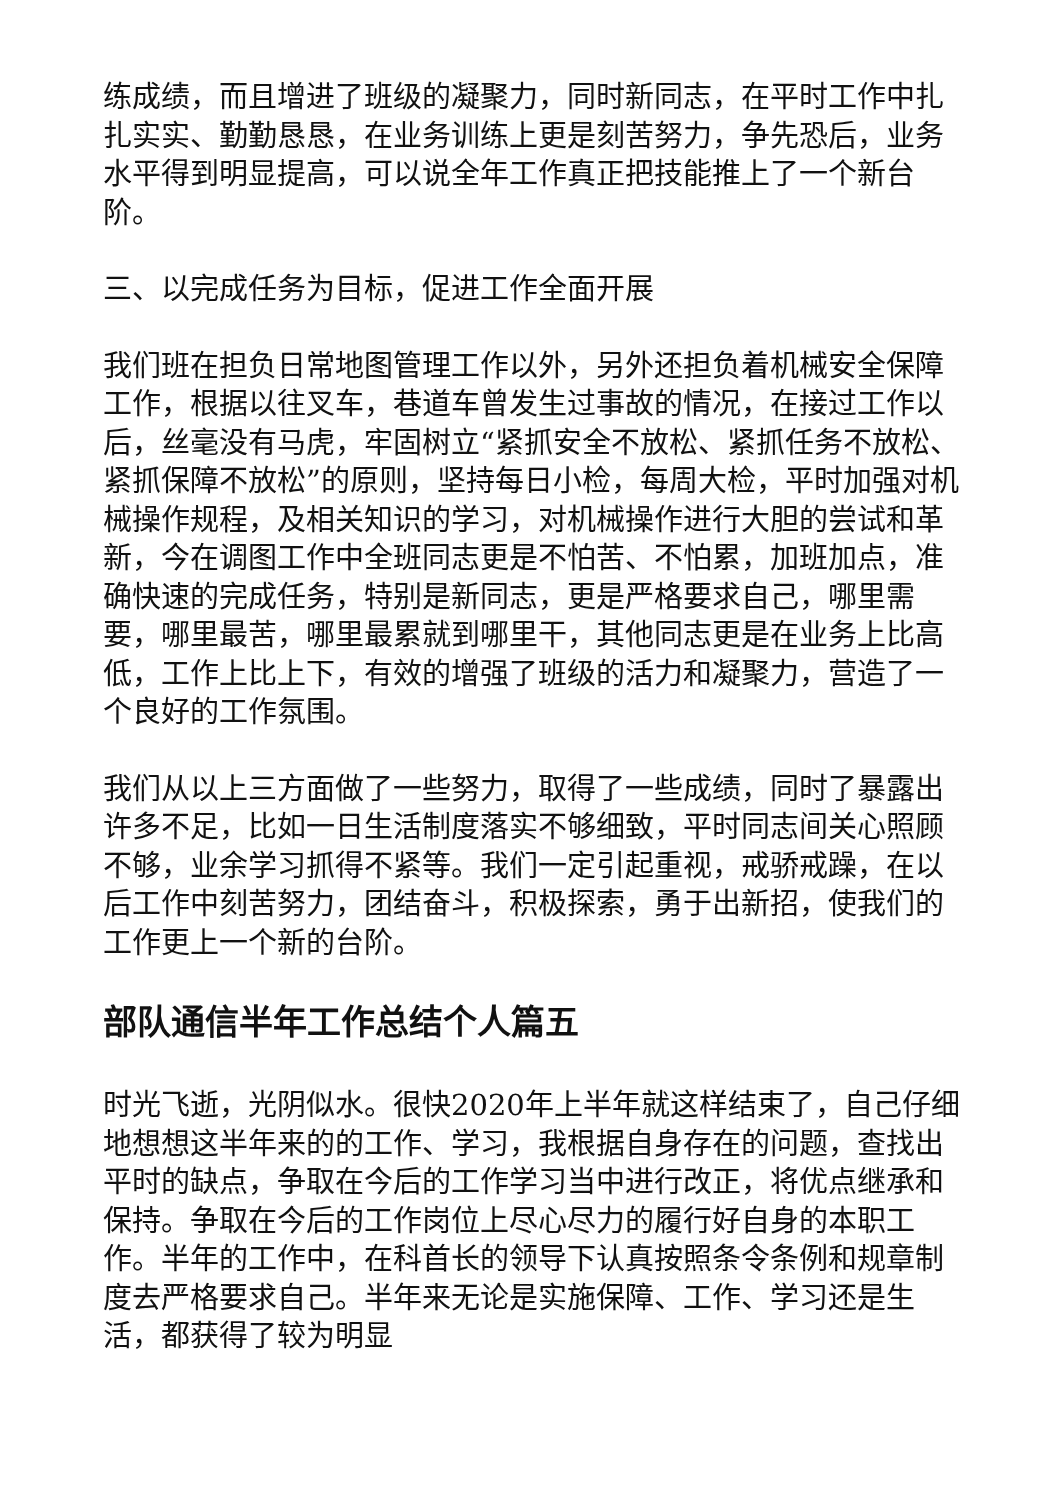练成绩，而且增进了班级的凝聚力，同时新同志，在平时工作中扎扎实实、勤勤恳恳，在业务训练上更是刻苦努力，争先恐后，业务水平得到明显提高，可以说全年工作真正把技能推上了一个新台阶。
三、以完成任务为目标，促进工作全面开展
我们班在担负日常地图管理工作以外，另外还担负着机械安全保障工作，根据以往叉车，巷道车曾发生过事故的情况，在接过工作以后，丝毫没有马虎，牢固树立“紧抓安全不放松、紧抓任务不放松、紧抓保障不放松”的原则，坚持每日小检，每周大检，平时加强对机械操作规程，及相关知识的学习，对机械操作进行大胆的尝试和革新，今在调图工作中全班同志更是不怕苦、不怕累，加班加点，准确快速的完成任务，特别是新同志，更是严格要求自己，哪里需要，哪里最苦，哪里最累就到哪里干，其他同志更是在业务上比高低，工作上比上下，有效的增强了班级的活力和凝聚力，营造了一个良好的工作氛围。
我们从以上三方面做了一些努力，取得了一些成绩，同时了暴露出许多不足，比如一日生活制度落实不够细致，平时同志间关心照顾不够，业余学习抓得不紧等。我们一定引起重视，戒骄戒躁，在以后工作中刻苦努力，团结奋斗，积极探索，勇于出新招，使我们的工作更上一个新的台阶。
部队通信半年工作总结个人篇五
时光飞逝，光阴似水。很快2020年上半年就这样结束了，自己仔细地想想这半年来的的工作、学习，我根据自身存在的问题，查找出平时的缺点，争取在今后的工作学习当中进行改正，将优点继承和保持。争取在今后的工作岗位上尽心尽力的履行好自身的本职工作。半年的工作中，在科首长的领导下认真按照条令条例和规章制度去严格要求自己。半年来无论是实施保障、工作、学习还是生活，都获得了较为明显